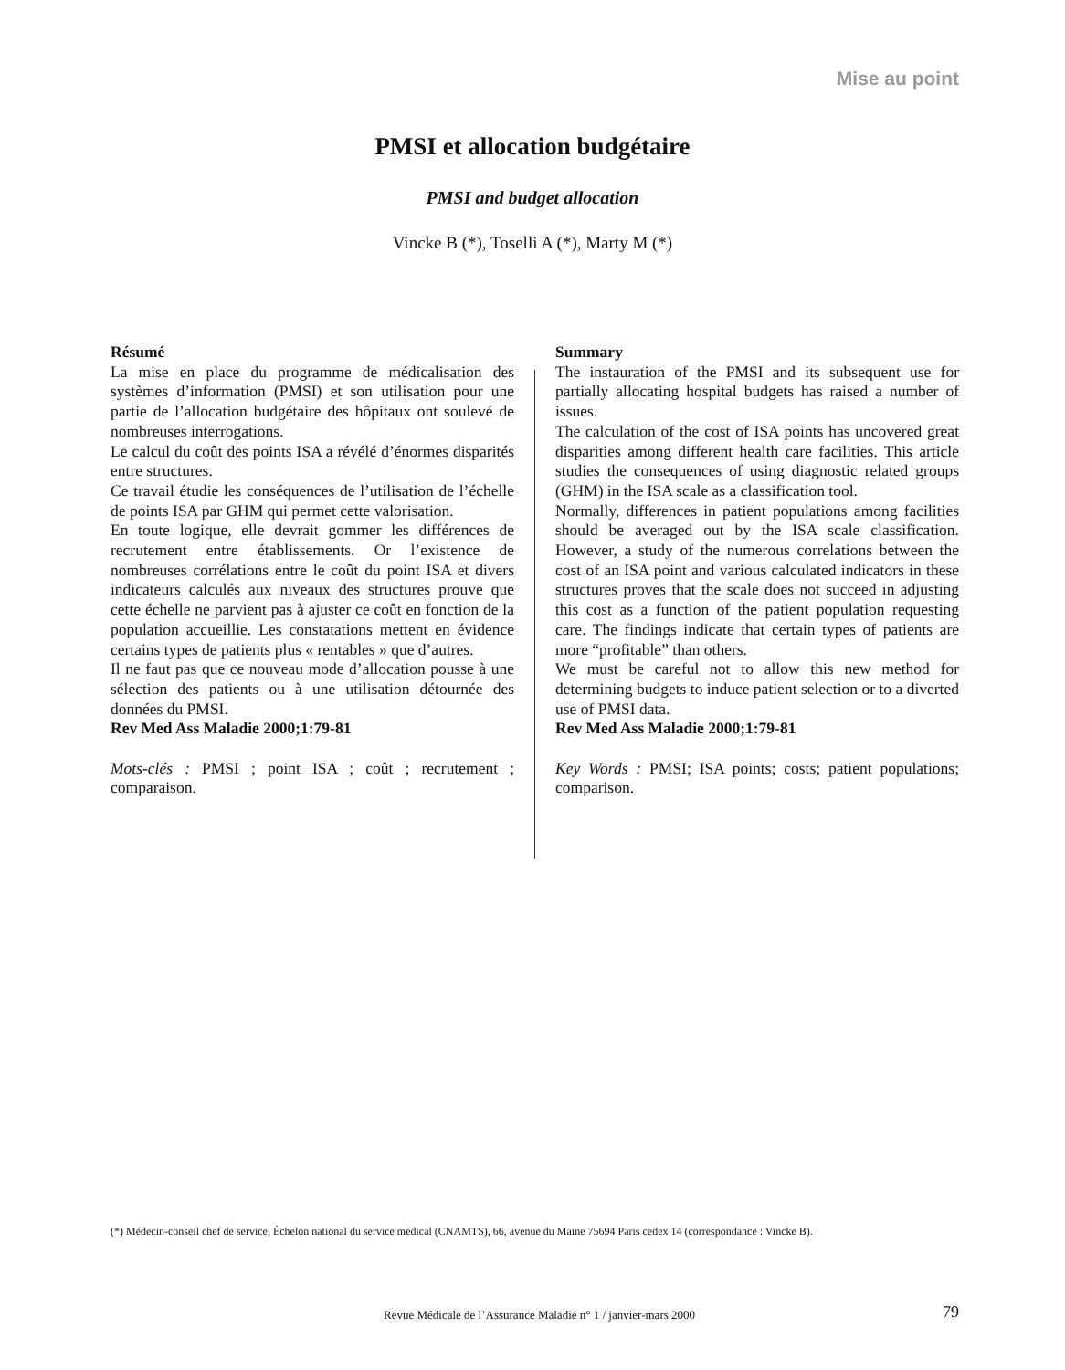Mise au point
PMSI et allocation budgétaire
PMSI and budget allocation
Vincke B (*), Toselli A (*), Marty M (*)
Résumé
La mise en place du programme de médicalisation des systèmes d’information (PMSI) et son utilisation pour une partie de l’allocation budgétaire des hôpitaux ont soulevé de nombreuses interrogations.
Le calcul du coût des points ISA a révélé d’énormes disparités entre structures.
Ce travail étudie les conséquences de l’utilisation de l’échelle de points ISA par GHM qui permet cette valorisation.
En toute logique, elle devrait gommer les différences de recrutement entre établissements. Or l’existence de nombreuses corrélations entre le coût du point ISA et divers indicateurs calculés aux niveaux des structures prouve que cette échelle ne parvient pas à ajuster ce coût en fonction de la population accueillie. Les constatations mettent en évidence certains types de patients plus « rentables » que d’autres.
Il ne faut pas que ce nouveau mode d’allocation pousse à une sélection des patients ou à une utilisation détournée des données du PMSI.
Rev Med Ass Maladie 2000;1:79-81
Mots-clés : PMSI ; point ISA ; coût ; recrutement ; comparaison.
Summary
The instauration of the PMSI and its subsequent use for partially allocating hospital budgets has raised a number of issues.
The calculation of the cost of ISA points has uncovered great disparities among different health care facilities. This article studies the consequences of using diagnostic related groups (GHM) in the ISA scale as a classification tool.
Normally, differences in patient populations among facilities should be averaged out by the ISA scale classification. However, a study of the numerous correlations between the cost of an ISA point and various calculated indicators in these structures proves that the scale does not succeed in adjusting this cost as a function of the patient population requesting care. The findings indicate that certain types of patients are more “profitable” than others.
We must be careful not to allow this new method for determining budgets to induce patient selection or to a diverted use of PMSI data.
Rev Med Ass Maladie 2000;1:79-81
Key Words : PMSI; ISA points; costs; patient populations; comparison.
(*) Médecin-conseil chef de service, Échelon national du service médical (CNAMTS), 66, avenue du Maine 75694 Paris cedex 14 (correspondance : Vincke B).
Revue Médicale de l’Assurance Maladie n° 1 / janvier-mars 2000
79